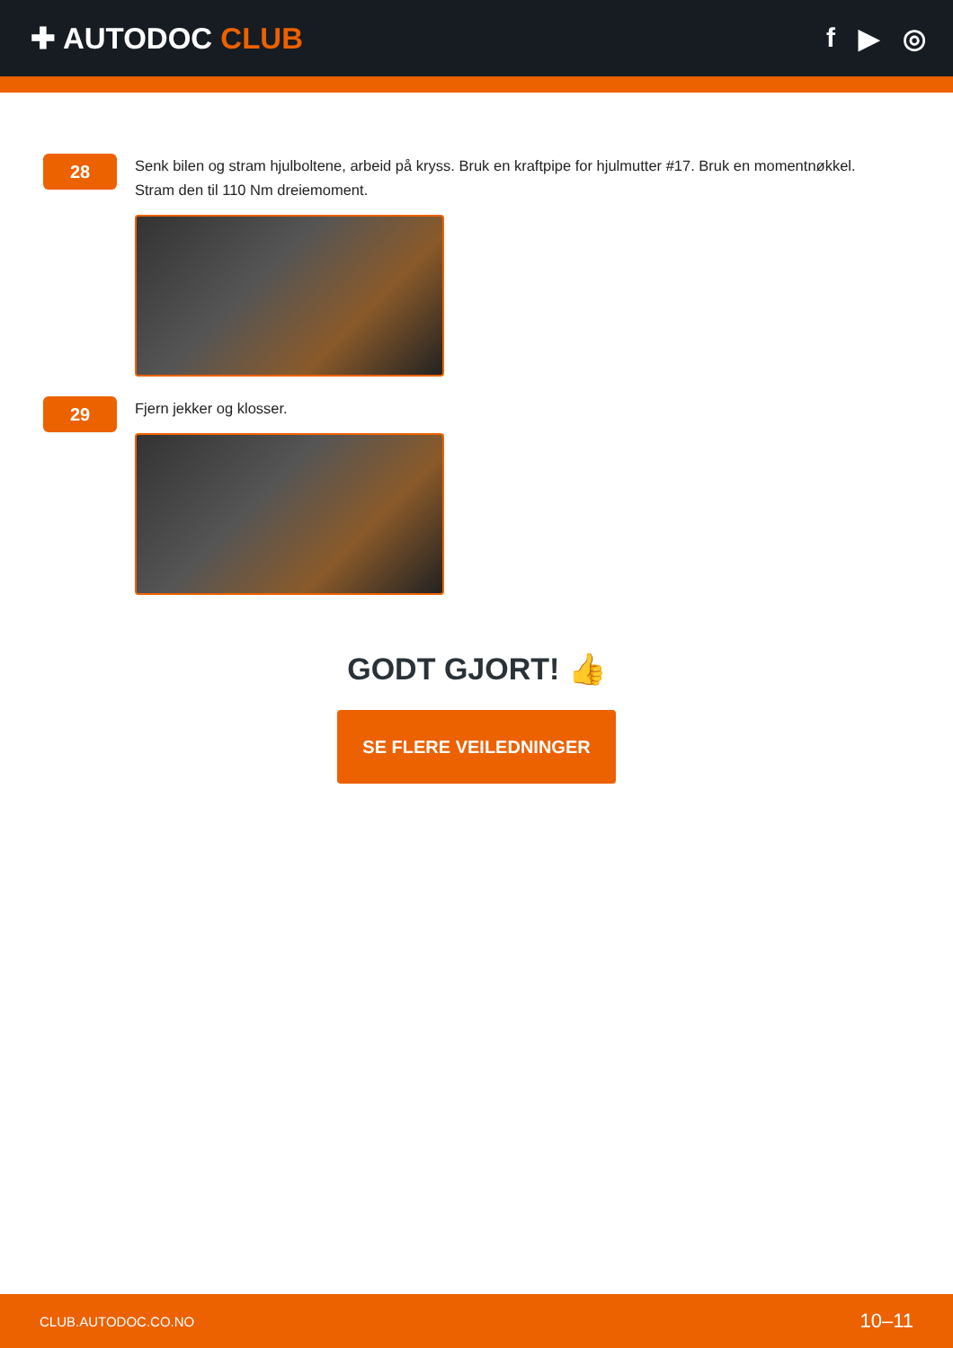✚ AUTODOC CLUB f ▶ ◎
28
Senk bilen og stram hjulboltene, arbeid på kryss. Bruk en kraftpipe for hjulmutter #17. Bruk en momentnøkkel. Stram den til 110 Nm dreiemoment.
29
Fjern jekker og klosser.
GODT GJORT! 👍
SE FLERE VEILEDNINGER
CLUB.AUTODOC.CO.NO 10–11